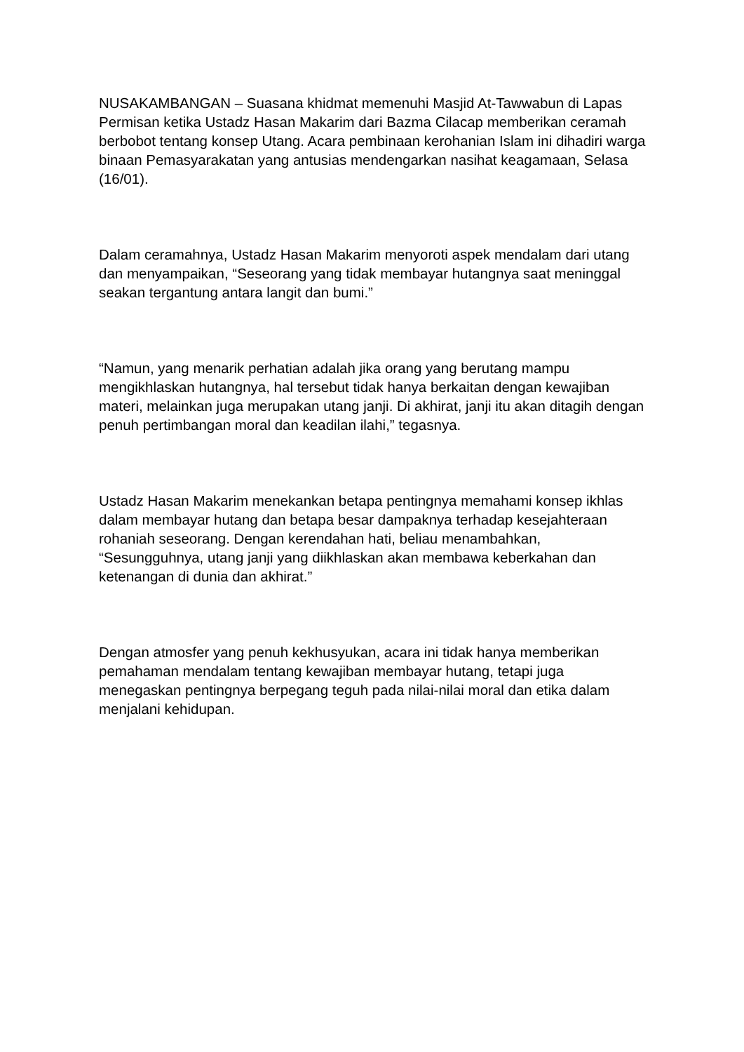NUSAKAMBANGAN – Suasana khidmat memenuhi Masjid At-Tawwabun di Lapas Permisan ketika Ustadz Hasan Makarim dari Bazma Cilacap memberikan ceramah berbobot tentang konsep Utang. Acara pembinaan kerohanian Islam ini dihadiri warga binaan Pemasyarakatan yang antusias mendengarkan nasihat keagamaan, Selasa (16/01).
Dalam ceramahnya, Ustadz Hasan Makarim menyoroti aspek mendalam dari utang dan menyampaikan, “Seseorang yang tidak membayar hutangnya saat meninggal seakan tergantung antara langit dan bumi.”
“Namun, yang menarik perhatian adalah jika orang yang berutang mampu mengikhlaskan hutangnya, hal tersebut tidak hanya berkaitan dengan kewajiban materi, melainkan juga merupakan utang janji. Di akhirat, janji itu akan ditagih dengan penuh pertimbangan moral dan keadilan ilahi,” tegasnya.
Ustadz Hasan Makarim menekankan betapa pentingnya memahami konsep ikhlas dalam membayar hutang dan betapa besar dampaknya terhadap kesejahteraan rohaniah seseorang. Dengan kerendahan hati, beliau menambahkan, “Sesungguhnya, utang janji yang diikhlaskan akan membawa keberkahan dan ketenangan di dunia dan akhirat.”
Dengan atmosfer yang penuh kekhusyukan, acara ini tidak hanya memberikan pemahaman mendalam tentang kewajiban membayar hutang, tetapi juga menegaskan pentingnya berpegang teguh pada nilai-nilai moral dan etika dalam menjalani kehidupan.